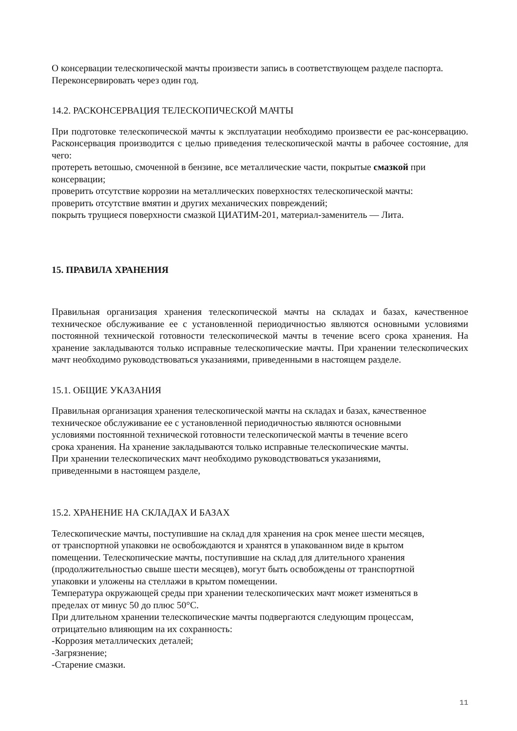О консервации телескопической мачты произвести запись в соответствующем разделе паспорта. Переконсервировать через один год.
14.2. РАСКОНСЕРВАЦИЯ ТЕЛЕСКОПИЧЕСКОЙ МАЧТЫ
При подготовке телескопической мачты к эксплуатации необходимо произвести ее рас-консервацию. Расконсервация производится с целью приведения телескопической мачты в рабочее состояние, для чего:
протереть ветошью, смоченной в бензине, все металлические части, покрытые смазкой при консервации;
проверить отсутствие коррозии на металлических поверхностях телескопической мачты:
проверить отсутствие вмятин и других механических повреждений;
покрыть трущиеся поверхности смазкой ЦИАТИМ-201, материал-заменитель — Лита.
15. ПРАВИЛА ХРАНЕНИЯ
Правильная организация хранения телескопической мачты на складах и базах, качественное техническое обслуживание ее с установленной периодичностью являются основными условиями постоянной технической готовности телескопической мачты в течение всего срока хранения. На хранение закладываются только исправные телескопические мачты. При хранении телескопических мачт необходимо руководствоваться указаниями, приведенными в настоящем разделе.
15.1. ОБЩИЕ УКАЗАНИЯ
Правильная организация хранения телескопической мачты на складах и базах, качественное
техническое обслуживание ее с установленной периодичностью являются основными
условиями постоянной технической готовности телескопической мачты в течение всего
срока хранения. На хранение закладываются только исправные телескопические мачты.
При хранении телескопических мачт необходимо руководствоваться указаниями,
приведенными в настоящем разделе,
15.2. ХРАНЕНИЕ НА СКЛАДАХ И БАЗАХ
Телескопические мачты, поступившие на склад для хранения на срок менее шести месяцев,
от транспортной упаковки не освобождаются и хранятся в упакованном виде в крытом
помещении. Телескопические мачты, поступившие на склад для длительного хранения
(продолжительностью свыше шести месяцев), могут быть освобождены от транспортной
упаковки и уложены на стеллажи в крытом помещении.
Температура окружающей среды при хранении телескопических мачт может изменяться в
пределах от минус 50 до плюс 50°С.
При длительном хранении телескопические мачты подвергаются следующим процессам,
отрицательно влияющим на их сохранность:
-Коррозия металлических деталей;
-Загрязнение;
-Старение смазки.
11